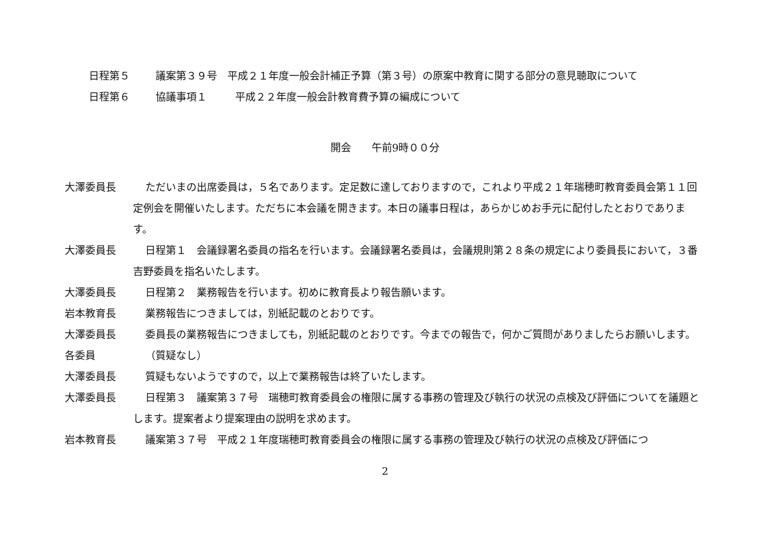日程第５ 議案第３９号　平成２１年度一般会計補正予算（第３号）の原案中教育に関する部分の意見聴取について
日程第６ 協議事項１ 平成２２年度一般会計教育費予算の編成について
開会　　午前9時００分
大澤委員長 ただいまの出席委員は，５名であります。定足数に達しておりますので，これより平成２１年瑞穂町教育委員会第１１回定例会を開催いたします。ただちに本会議を開きます。本日の議事日程は，あらかじめお手元に配付したとおりであります。
大澤委員長 日程第１　会議録署名委員の指名を行います。会議録署名委員は，会議規則第２８条の規定により委員長において，３番吉野委員を指名いたします。
大澤委員長 日程第２　業務報告を行います。初めに教育長より報告願います。
岩本教育長 業務報告につきましては，別紙記載のとおりです。
大澤委員長 委員長の業務報告につきましても，別紙記載のとおりです。今までの報告で，何かご質問がありましたらお願いします。
各委員 （質疑なし）
大澤委員長 質疑もないようですので，以上で業務報告は終了いたします。
大澤委員長 日程第３　議案第３７号　瑞穂町教育委員会の権限に属する事務の管理及び執行の状況の点検及び評価についてを議題とします。提案者より提案理由の説明を求めます。
岩本教育長 議案第３７号　平成２１年度瑞穂町教育委員会の権限に属する事務の管理及び執行の状況の点検及び評価につ
2